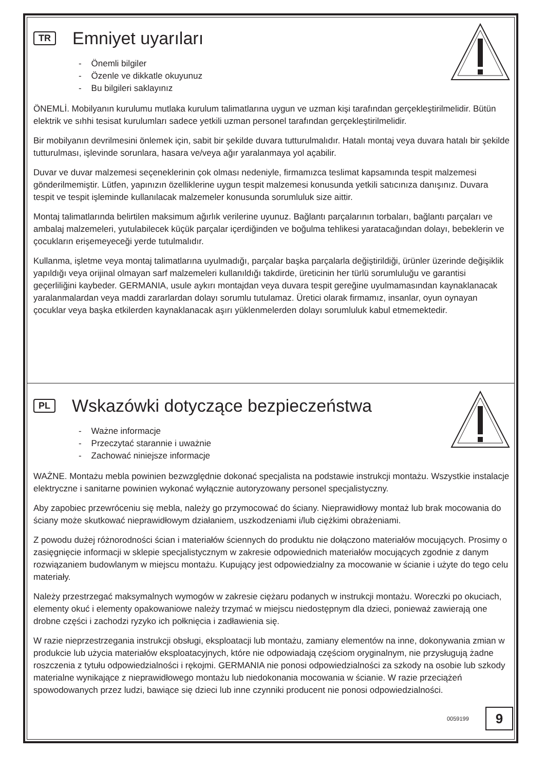TR Emniyet uyarıları
- Önemli bilgiler
- Özenle ve dikkatle okuyunuz
- Bu bilgileri saklayınız
ÖNEMLİ. Mobilyanın kurulumu mutlaka kurulum talimatlarına uygun ve uzman kişi tarafından gerçekleştirilmelidir. Bütün elektrik ve sıhhi tesisat kurulumları sadece yetkili uzman personel tarafından gerçekleştirilmelidir.
Bir mobilyanın devrilmesini önlemek için, sabit bir şekilde duvara tutturulmalıdır. Hatalı montaj veya duvara hatalı bir şekilde tutturulması, işlevinde sorunlara, hasara ve/veya ağır yaralanmaya yol açabilir.
Duvar ve duvar malzemesi seçeneklerinin çok olması nedeniyle, firmamızca teslimat kapsamında tespit malzemesi gönderilmemiştir. Lütfen, yapınızın özelliklerine uygun tespit malzemesi konusunda yetkili satıcınıza danışınız. Duvara tespit ve tespit işleminde kullanılacak malzemeler konusunda sorumluluk size aittir.
Montaj talimatlarında belirtilen maksimum ağırlık verilerine uyunuz. Bağlantı parçalarının torbaları, bağlantı parçaları ve ambalaj malzemeleri, yutulabilecek küçük parçalar içerdiğinden ve boğulma tehlikesi yaratacağından dolayı, bebeklerin ve çocukların erişemeyeceği yerde tutulmalıdır.
Kullanma, işletme veya montaj talimatlarına uyulmadığı, parçalar başka parçalarla değiştirildiği, ürünler üzerinde değişiklik yapıldığı veya orijinal olmayan sarf malzemeleri kullanıldığı takdirde, üreticinin her türlü sorumluluğu ve garantisi geçerliliğini kaybeder. GERMANIA, usule aykırı montajdan veya duvara tespit gereğine uyulmamasından kaynaklanacak yaralanmalardan veya maddi zararlardan dolayı sorumlu tutulamaz. Üretici olarak firmamız, insanlar, oyun oynayan çocuklar veya başka etkilerden kaynaklanacak aşırı yüklenmelerden dolayı sorumluluk kabul etmemektedir.
PL Wskazówki dotyczące bezpieczeństwa
- Ważne informacje
- Przeczytać starannie i uważnie
- Zachować niniejsze informacje
WAŻNE. Montażu mebla powinien bezwzględnie dokonać specjalista na podstawie instrukcji montażu. Wszystkie instalacje elektryczne i sanitarne powinien wykonać wyłącznie autoryzowany personel specjalistyczny.
Aby zapobiec przewróceniu się mebla, należy go przymocować do ściany. Nieprawidłowy montaż lub brak mocowania do ściany może skutkować nieprawidłowym działaniem, uszkodzeniami i/lub ciężkimi obrażeniami.
Z powodu dużej różnorodności ścian i materiałów ściennych do produktu nie dołączono materiałów mocujących. Prosimy o zasięgnięcie informacji w sklepie specjalistycznym w zakresie odpowiednich materiałów mocujących zgodnie z danym rozwiązaniem budowlanym w miejscu montażu. Kupujący jest odpowiedzialny za mocowanie w ścianie i użyte do tego celu materiały.
Należy przestrzegać maksymalnych wymogów w zakresie ciężaru podanych w instrukcji montażu. Woreczki po okuciach, elementy okuć i elementy opakowaniowe należy trzymać w miejscu niedostępnym dla dzieci, ponieważ zawierają one drobne części i zachodzi ryzyko ich połknięcia i zadławienia się.
W razie nieprzestrzegania instrukcji obsługi, eksploatacji lub montażu, zamiany elementów na inne, dokonywania zmian w produkcie lub użycia materiałów eksploatacyjnych, które nie odpowiadają częściom oryginalnym, nie przysługują żadne roszczenia z tytułu odpowiedzialności i rękojmi. GERMANIA nie ponosi odpowiedzialności za szkody na osobie lub szkody materialne wynikające z nieprawidłowego montażu lub niedokonania mocowania w ścianie. W razie przeciążeń spowodowanych przez ludzi, bawiące się dzieci lub inne czynniki producent nie ponosi odpowiedzialności.
0059199 9